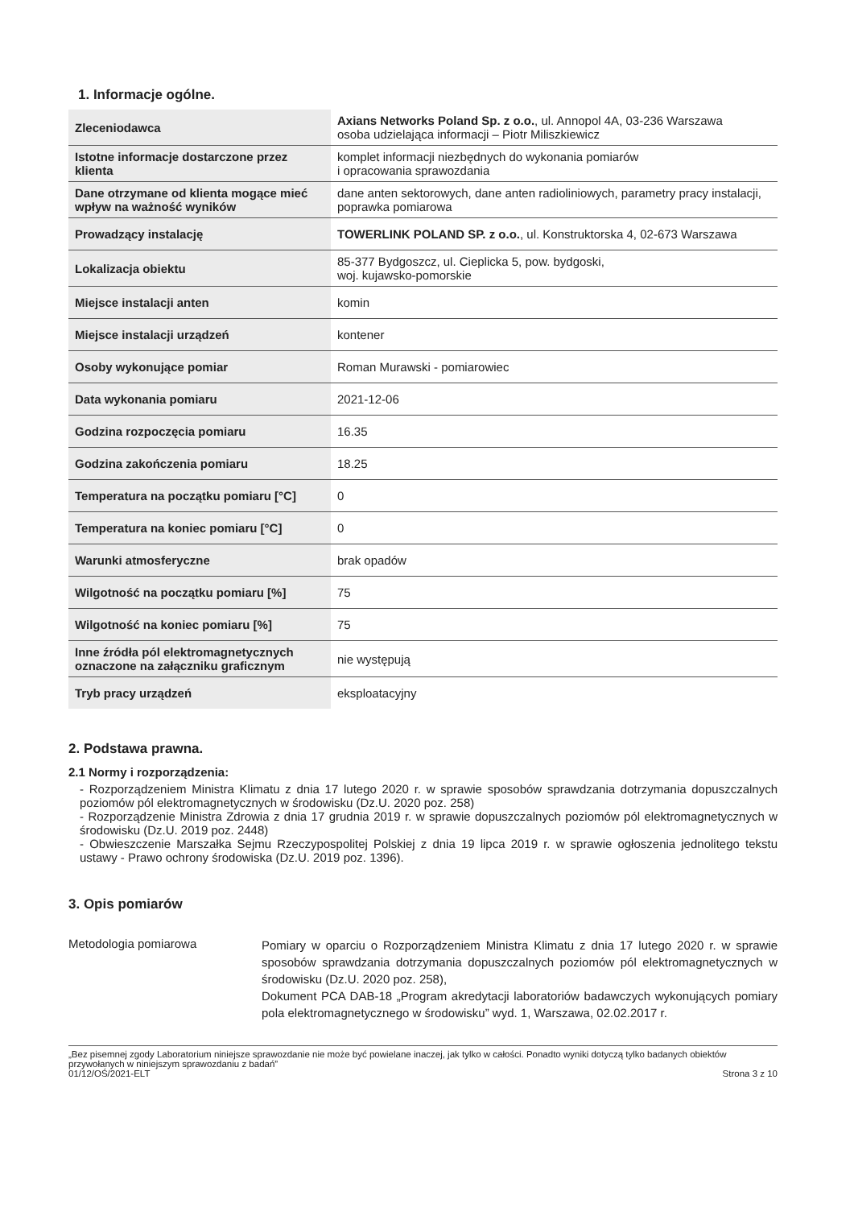1. Informacje ogólne.
| Zleceniodawca | Axians Networks Poland Sp. z o.o. , ul. Annopol 4A, 03-236 Warszawa osoba udzielająca informacji – Piotr Miliszkiewicz |
| Istotne informacje dostarczone przez klienta | komplet informacji niezbędnych do wykonania pomiarów i opracowania sprawozdania |
| Dane otrzymane od klienta mogące mieć wpływ na ważność wyników | dane anten sektorowych, dane anten radioliniowych, parametry pracy instalacji, poprawka pomiarowa |
| Prowadzący instalację | TOWERLINK POLAND SP. z o.o. , ul. Konstruktorska 4, 02-673 Warszawa |
| Lokalizacja obiektu | 85-377 Bydgoszcz, ul. Cieplicka 5, pow. bydgoski, woj. kujawsko-pomorskie |
| Miejsce instalacji anten | komin |
| Miejsce instalacji urządzeń | kontener |
| Osoby wykonujące pomiar | Roman Murawski - pomiarowiec |
| Data wykonania pomiaru | 2021-12-06 |
| Godzina rozpoczęcia pomiaru | 16.35 |
| Godzina zakończenia pomiaru | 18.25 |
| Temperatura na początku pomiaru [°C] | 0 |
| Temperatura na koniec pomiaru [°C] | 0 |
| Warunki atmosferyczne | brak opadów |
| Wilgotność na początku pomiaru [%] | 75 |
| Wilgotność na koniec pomiaru [%] | 75 |
| Inne źródła pól elektromagnetycznych oznaczone na załączniku graficznym | nie występują |
| Tryb pracy urządzeń | eksploatacyjny |
2. Podstawa prawna.
2.1 Normy i rozporządzenia:
- Rozporządzeniem Ministra Klimatu z dnia 17 lutego 2020 r. w sprawie sposobów sprawdzania dotrzymania dopuszczalnych poziomów pól elektromagnetycznych w środowisku (Dz.U. 2020 poz. 258)
- Rozporządzenie Ministra Zdrowia z dnia 17 grudnia 2019 r. w sprawie dopuszczalnych poziomów pól elektromagnetycznych w środowisku (Dz.U. 2019 poz. 2448)
- Obwieszczenie Marszałka Sejmu Rzeczypospolitej Polskiej z dnia 19 lipca 2019 r. w sprawie ogłoszenia jednolitego tekstu ustawy - Prawo ochrony środowiska (Dz.U. 2019 poz. 1396).
3. Opis pomiarów
Metodologia pomiarowa
Pomiary w oparciu o Rozporządzeniem Ministra Klimatu z dnia 17 lutego 2020 r. w sprawie sposobów sprawdzania dotrzymania dopuszczalnych poziomów pól elektromagnetycznych w środowisku (Dz.U. 2020 poz. 258),
Dokument PCA DAB-18 „Program akredytacji laboratoriów badawczych wykonujących pomiary pola elektromagnetycznego w środowisku” wyd. 1, Warszawa, 02.02.2017 r.
„Bez pisemnej zgody Laboratorium niniejsze sprawozdanie nie może być powielane inaczej, jak tylko w całości. Ponadto wyniki dotyczą tylko badanych obiektów przywołanych w niniejszym sprawozdaniu z badań”
01/12/OŚ/2021-ELT Strona 3 z 10